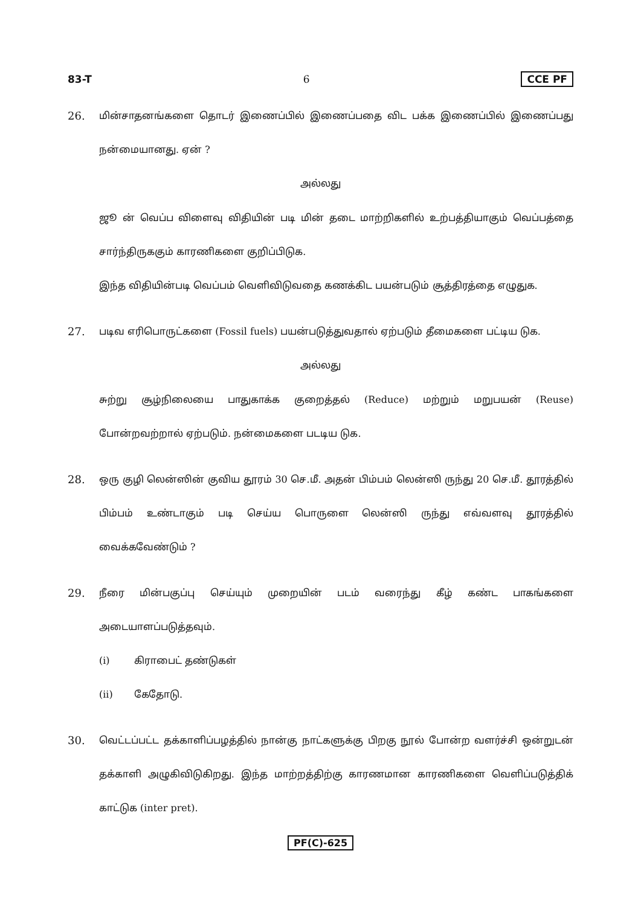83-T 6 CCE PF
26. மின்சாதனங்களை தொடர் இணைப்பில் இணைப்பதை விட பக்க இணைப்பில் இணைப்பது நன்மையானது. ஏன் ?
அல்லது
ஜூ ன் வெப்ப விளைவு விதியின் படி மின் தடை மாற்றிகளில் உற்பத்தியாகும் வெப்பத்தை சார்ந்திருககும் காரணிகளை குறிப்பிடுக.
இந்த விதியின்படி வெப்பம் வெளிவிடுவதை கணக்கிட பயன்படும் சூத்திரத்தை எழுதுக.
27. படிவ எரிபொருட்களை (Fossil fuels) பயன்படுத்துவதால் ஏற்படும் தீமைகளை பட்டிய டுக.
அல்லது
சுற்று சூழ்நிலையை பாதுகாக்க குறைத்தல் (Reduce) மற்றும் மறுபயன் (Reuse) போன்றவற்றால் ஏற்படும். நன்மைகளை படடிய டுக.
28. ஒரு குழி லென்ஸின் குவிய தூரம் 30 செ.மீ. அதன் பிம்பம் லென்ஸி ருந்து 20 செ.மீ. தூரத்தில் பிம்பம் உண்டாகும் படி செய்ய பொருளை லென்ஸி ருந்து எவ்வளவு தூரத்தில் வைக்கவேண்டும் ?
29. நீரை மின்பகுப்பு செய்யும் முறையின் படம் வரைந்து கீழ் கண்ட பாகங்களை அடையாளப்படுத்தவும்.
(i) கிராபைட் தண்டுகள்
(ii) கேதோடு.
30. வெட்டப்பட்ட தக்காளிப்பழத்தில் நான்கு நாட்களுக்கு பிறகு நூல் போன்ற வளர்ச்சி ஒன்றுடன் தக்காளி அழுகிவிடுகிறது. இந்த மாற்றத்திற்கு காரணமான காரணிகளை வெளிப்படுத்திக் காட்டுக (inter pret).
PF(C)-625